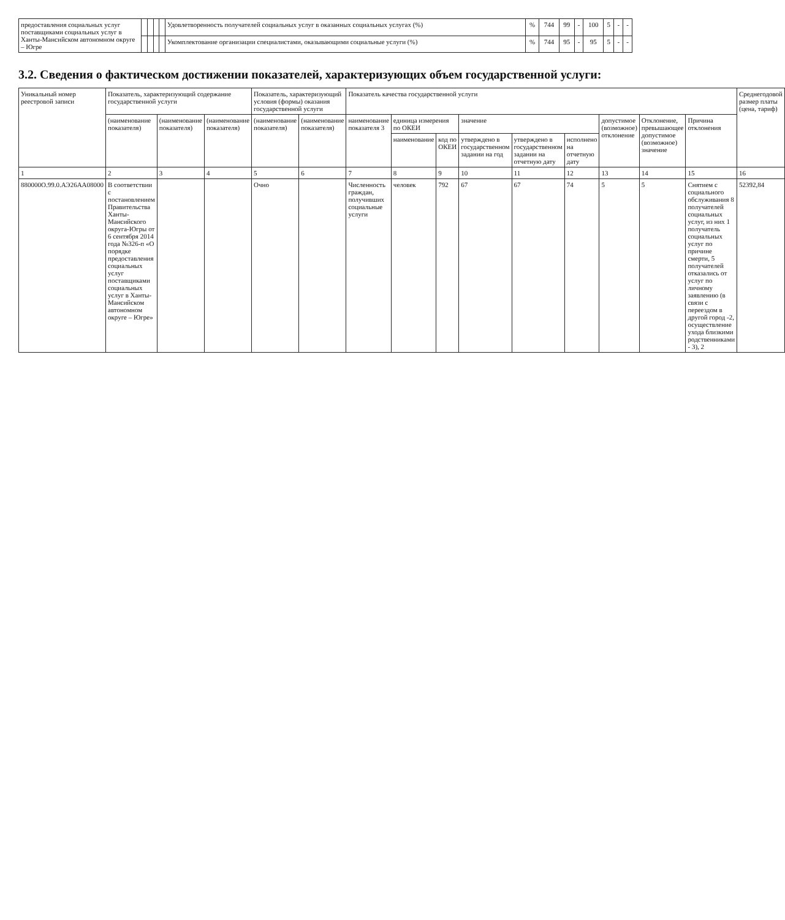| предоставления социальных услуг поставщиками социальных услуг в Ханты-Мансийском автономном округе – Югре | | | | | Удовлетворенность получателей социальных услуг в оказанных социальных услугах (%) | % | 744 | 99 | - | 100 | 5 | - | - |
| | | | | | Укомплектование организации специалистами, оказывающими социальные услуги (%) | % | 744 | 95 | - | 95 | 5 | - | - |
3.2. Сведения о фактическом достижении показателей, характеризующих объем государственной услуги:
| Уникальный номер реестровой записи | Показатель, характеризующий содержание государственной услуги | | | Показатель, характеризующий условия (формы) оказания государственной услуги | | Показатель качества государственной услуги | | | | | | | | | Среднегодовой размер платы (цена, тариф) |
| --- | --- | --- | --- | --- | --- | --- | --- | --- | --- | --- | --- | --- | --- | --- | --- |
| | (наименование показателя) | (наименование показателя) | (наименование показателя) | (наименование показателя) | (наименование показателя) | наименование показателя 3 | единица измерения по ОКЕИ | | значение | | | допустимое (возможное) отклонение | Отклонение, превышающее допустимое (возможное) значение | Причина отклонения | |
| | | | | | | | наименование | код по ОКЕИ | утверждено в государственном задании на год | утверждено в государственном задании на отчетную дату | исполнено на отчетную дату | | | | |
| 1 | 2 | 3 | 4 | 5 | 6 | 7 | 8 | 9 | 10 | 11 | 12 | 13 | 14 | 15 | 16 |
| 880000О.99.0.АЭ26АА08000 | В соответствии с постановлением Правительства Ханты-Мансийского округа-Югры от 6 сентября 2014 года №326-п «О порядке предоставления социальных услуг поставщиками социальных услуг в Ханты-Мансийском автономном округе – Югре» | | | Очно | | Численность граждан, получивших социальные услуги | человек | 792 | 67 | 67 | 74 | 5 | 5 | Снятием с социального обслуживания 8 получателей социальных услуг, из них 1 получатель социальных услуг по причине смерти, 5 получателей отказались от услуг по личному заявлению (в связи с переездом в другой город -2, осуществление ухода близкими родственниками - 3), 2 | 52392,84 |